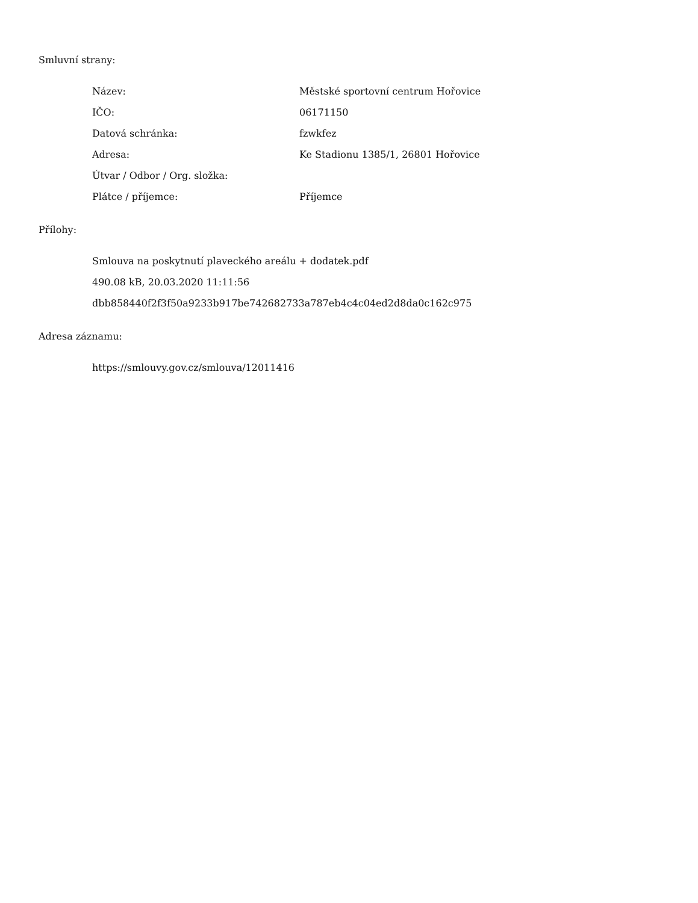Smluvní strany:
| Název: | Městské sportovní centrum Hořovice |
| IČO: | 06171150 |
| Datová schránka: | fzwkfez |
| Adresa: | Ke Stadionu 1385/1, 26801 Hořovice |
| Útvar / Odbor / Org. složka: | |
| Plátce / příjemce: | Příjemce |
Přílohy:
Smlouva na poskytnutí plaveckého areálu + dodatek.pdf
490.08 kB, 20.03.2020 11:11:56
dbb858440f2f3f50a9233b917be742682733a787eb4c4c04ed2d8da0c162c975
Adresa záznamu:
https://smlouvy.gov.cz/smlouva/12011416